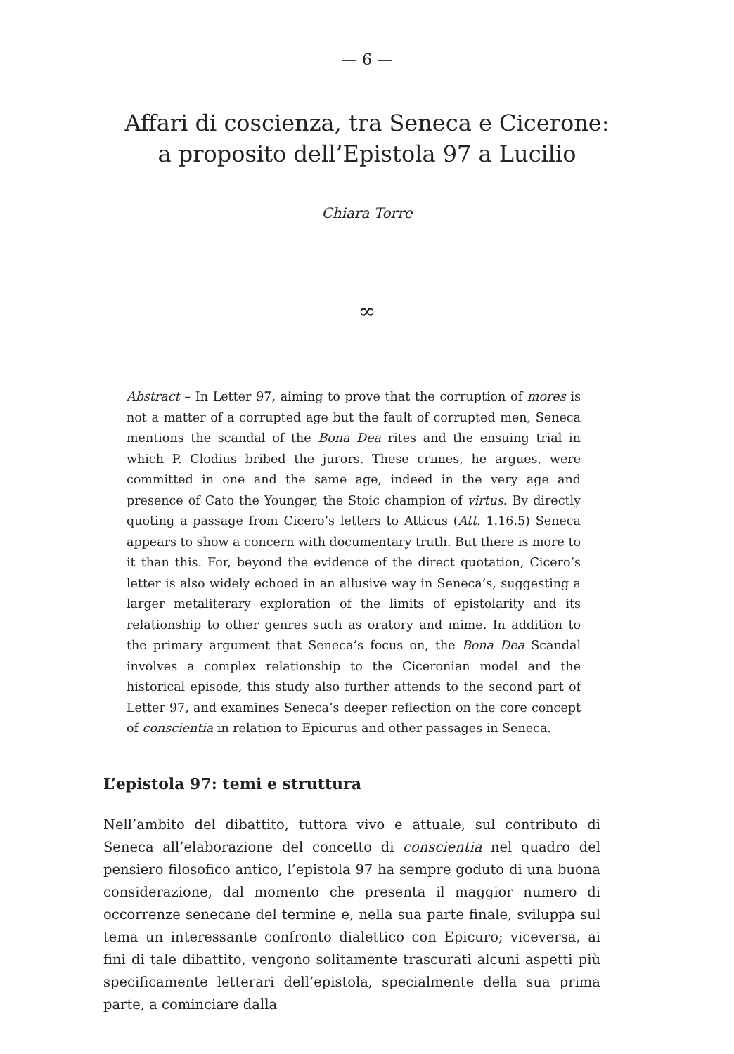— 6 —
Affari di coscienza, tra Seneca e Cicerone:
a proposito dell’Epistola 97 a Lucilio
Chiara Torre
∞
Abstract – In Letter 97, aiming to prove that the corruption of mores is not a matter of a corrupted age but the fault of corrupted men, Seneca mentions the scandal of the Bona Dea rites and the ensuing trial in which P. Clodius bribed the jurors. These crimes, he argues, were committed in one and the same age, indeed in the very age and presence of Cato the Younger, the Stoic champion of virtus. By directly quoting a passage from Cicero’s letters to Atticus (Att. 1.16.5) Seneca appears to show a concern with documentary truth. But there is more to it than this. For, beyond the evidence of the direct quotation, Cicero’s letter is also widely echoed in an allusive way in Seneca’s, suggesting a larger metaliterary exploration of the limits of epistolarity and its relationship to other genres such as oratory and mime. In addition to the primary argument that Seneca’s focus on, the Bona Dea Scandal involves a complex relationship to the Ciceronian model and the historical episode, this study also further attends to the second part of Letter 97, and examines Seneca’s deeper reflection on the core concept of conscientia in relation to Epicurus and other passages in Seneca.
L’epistola 97: temi e struttura
Nell’ambito del dibattito, tuttora vivo e attuale, sul contributo di Seneca all’elaborazione del concetto di conscientia nel quadro del pensiero filosofico antico, l’epistola 97 ha sempre goduto di una buona considerazione, dal momento che presenta il maggior numero di occorrenze senecane del termine e, nella sua parte finale, sviluppa sul tema un interessante confronto dialettico con Epicuro; viceversa, ai fini di tale dibattito, vengono solitamente trascurati alcuni aspetti più specificamente letterari dell’epistola, specialmente della sua prima parte, a cominciare dalla